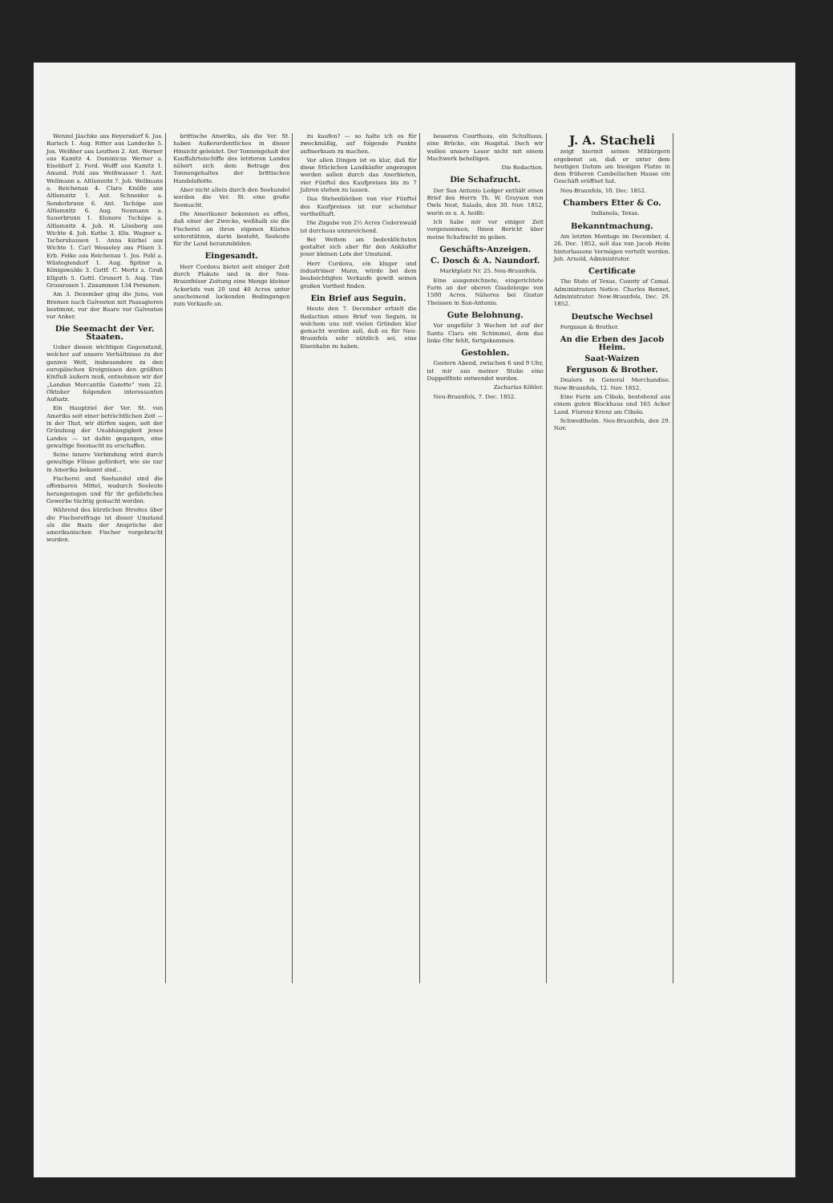Wenzel Jäschke aus Reyersdorf 6. Jos. Barisch 1. Aug. Ritter aus Landecke 5. Jos. Weißner aus Leuthen 2. Ant. Werner aus Kamitz 4. Dominicus Werner a. Eiseldorf 2. Ferd. Wolff aus Kamitz 1. Amand. Pohl aus Weißwasser 1. Ant. Wellmann a. Altlomnitz 7. Joh. Wellmann a. Reichenau 4. Clara Knölle aus Altlomnitz 1. Ant. Schneider a. Sonderbrunn 6. Ant. Tschöpe aus Altlomnitz 6. Aug. Neumann a. Sauerbrunn 1. Elonore Tschöpe a. Altlomnitz 4. Joh. H. Lössberg aus Wichte 4. Joh. Kothe 3. Elis. Wagner a. Tschershausen 1. Anna Körbel aus Wichte 1. Carl Wesseley aus Pilsen 3. Erb. Feike aus Reichenau 1. Jos. Pohl a. Wüstegiendorf 1. Aug. Spitzer a. Königswalde 3. Gottf. C. Mertz a. Groß Ellguth 5. Gottl. Grunert 5. Aug. Tize Grossrosen 1. Zusammen 134 Personen.
Am 3. Dezember ging die Juno, von Bremen nach Galveston mit Passagieren bestimmt, vor der Baare vor Galveston vor Anker.
Die Seemacht der Ver. Staaten.
Ueber diesen wichtigen Gegenstand, welcher auf unsere Verhältnisse zu der ganzen Welt, insbesondere zu den europäischen Ereignissen den größten Einfluß äußern muß, entnehmen wir der „London Mercantile Gazette“ vom 22. Oktober folgenden interessanten Aufsatz.
Ein Hauptziel der Ver. St. von Amerika seit einer beträchtlichen Zeit — in der That, wir dürfen sagen, seit der Gründung der Unabhängigkeit jenes Landes — ist dahin gegangen, eine gewaltige Seemacht zu erschaffen.
Seine innere Verbindung wird durch gewaltige Flüsse gefördert, wie sie nur in Amerika bekannt sind...
Fischerei und Seehandel sind die offenbaren Mittel, wodurch Seeleute herangezogen und für ihr gefährliches Gewerbe tüchtig gemacht werden.
Während des kürzlichen Streites über die Fischereifrage ist dieser Umstand als die Basis der Ansprüche der amerikanischen Fischer vorgebracht worden.
brittische Amerika, als die Ver. St. haben Außerordentliches in dieser Hinsicht geleistet. Der Tonnengehalt der Kauffahrteischiffe des letzteren Landes nähert sich dem Betrage des Tonnengehaltes der brittischen Handelsflotte.
Aber nicht allein durch den Seehandel werden die Ver. St. eine große Seemacht.
Die Amerikaner bekennen es offen, daß einer der Zwecke, weßhalb sie die Fischerei an ihren eigenen Küsten unterstützen, darin besteht, Seeleute für ihr Land heranzubilden.
Eingesandt.
Herr Cordova bietet seit einiger Zeit durch Plakate und in der Neu-Braunfelser Zeitung eine Menge kleiner Ackerlots von 20 und 40 Acres unter anscheinend lockenden Bedingungen zum Verkaufe an.
zu kaufen? — so halte ich es für zweckmäßig, auf folgende Punkte aufmerksam zu machen.
Vor allen Dingen ist es klar, daß für diese Stückchen Landkäufer angezogen werden sollen durch das Anerbieten, vier Fünftel des Kaufpreises bis zu 7 Jahren stehen zu lassen.
Das Stehenbleiben von vier Fünftel des Kaufpreises ist nur scheinbar vortheilhaft.
Die Zugabe von 2½ Acres Cedernwald ist durchaus unzureichend.
Bei Weitem am bedenklichsten gestaltet sich aber für den Ankäufer jener kleinen Lots der Umstand.
Herr Cordova, ein kluger und industriöser Mann, würde bei dem beabsichtigten Verkaufe gewiß seinen großen Vortheil finden.
Ein Brief aus Seguin.
Heute den 7. December erhielt die Redaction einen Brief von Seguin, in welchem uns mit vielen Gründen klar gemacht werden soll, daß es für Neu-Braunfels sehr nützlich sei, eine Eisenbahn zu haben.
besseres Courthaus, ein Schulhaus, eine Brücke, ein Hospital. Doch wir wollen unsere Leser nicht mit einem Machwerk behelligen.
Die Redaction.
Die Schafzucht.
Der San Antonio Ledger enthält einen Brief des Herrn Th. W. Grayson von Owls Nest, Salado, den 30. Nov. 1852, worin es u. A. heißt:
Ich habe mir vor einiger Zeit vorgenommen, Ihnen Bericht über meine Schafzucht zu geben.
Geschäfts-Anzeigen.
C. Dosch & A. Naundorf.
Marktplatz Nr. 25. Neu-Braunfels.
Eine ausgezeichnete, eingerichtete Farm an der oberen Guadeloupe von 1500 Acres. Näheres bei Gustav Theissen in San-Antonio.
Gute Belohnung.
Vor ungefähr 3 Wochen ist auf der Santa Clara ein Schimmel, dem das linke Ohr fehlt, fortgekommen.
Gestohlen.
Gestern Abend, zwischen 6 und 9 Uhr, ist mir aus meiner Stube eine Doppelflinte entwendet worden.
Zacharias Köhler.
Neu-Braunfels, 7. Dec. 1852.
J. A. Stacheli
zeigt hiermit seinen Mitbürgern ergebenst an, daß er unter dem heutigen Datum am hiesigen Platze in dem früheren Cambellschen Hause ein Geschäft eröffnet hat.
Neu-Braunfels, 10. Dec. 1852.
Chambers Etter & Co.
Indianola, Texas.
Bekanntmachung.
Am letzten Montage im December, d. 26. Dec. 1852, soll das von Jacob Heim hinterlassene Vermögen verteilt werden. Joh. Arnold, Administrator.
Certificate
The State of Texas, County of Comal. Administrators Notice. Charles Bonnet, Administrator. New-Braunfels, Dec. 29. 1852.
Deutsche Wechsel
Ferguson & Brother.
An die Erben des Jacob Heim.
Saat-Waizen
Ferguson & Brother.
Dealers in General Merchandise. New-Braunfels, 12. Nov. 1852.
Eine Farm am Cibolo, bestehend aus einem guten Blockhaus und 165 Acker Land. Florenz Krenz am Cibolo.
Schwedthelm. Neu-Braunfels, den 29. Nov.